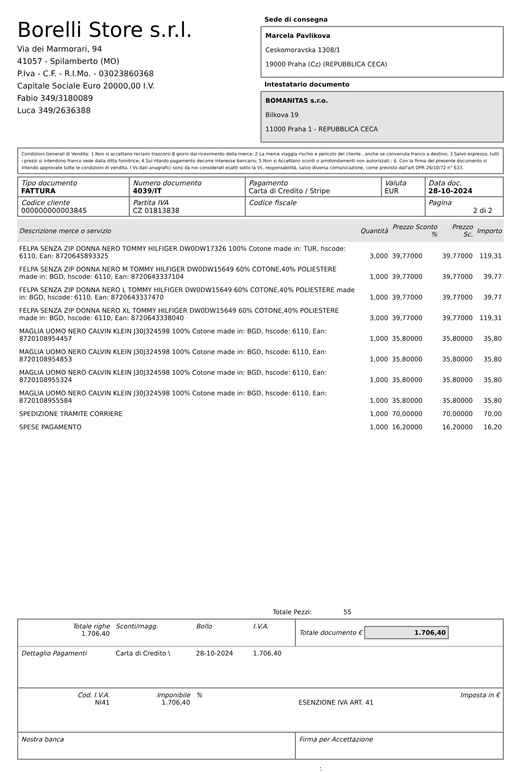Borelli Store s.r.l.
Via dei Marmorari, 94
41057 - Spilamberto (MO)
P.Iva - C.F. - R.I.Mo. - 03023860368
Capitale Sociale Euro 20000,00 I.V.
Fabio 349/3180089
Luca 349/2636388
Sede di consegna
Marcela Pavlikova
Ceskomoravska 1308/1
19000 Praha (Cz) (REPUBBLICA CECA)
Intestatario documento
BOMANITAS s.r.o.
Bilkova 19
11000 Praha 1 - REPUBBLICA CECA
Condizioni Generali di Vendita: 1.Non si accettano reclami trascorsi 8 giorni dal ricevimento della merce; 2.La merce viaggia rischio e pericolo del cliente , anche se convenuta franco a destino; 3.Salvo espresso, tutti i prezzi si intendono franco sede dalla ditta fornitrice; 4.Sul ritardo pagamento decorre interesse bancario; 5.Non si Accettano sconti o arrotondamenti non autorizzati ; 6. Con la firma del presente documento si intendo approvate tutte le condizioni di vendita. I Vs dati anagrafici sono da noi considerati esatti sotto la Vs. responsabilità, salvo diversa comunicazione, come previsto dall'art DPR 26/10/72 n° 633.
| Tipo documento FATTURA | Numero documento 4039/IT | Pagamento Carta di Credito / Stripe | Valuta EUR | Data doc. 28-10-2024 |
| Codice cliente 000000000003845 | Partita IVA CZ 01813838 | Codice fiscale | | Pagina 2 di 2 |
| Descrizione merce o servizio | Quantità | Prezzo Sconto % | Prezzo Sc. | Importo |
| --- | --- | --- | --- | --- |
| FELPA SENZA ZIP DONNA NERO TOMMY HILFIGER DW0DW17326 100% Cotone made in: TUR, hscode: 6110, Ean: 8720645893325 | 3,000 | 39,77000 | 39,77000 | 119,31 |
| FELPA SENZA ZIP DONNA NERO M TOMMY HILFIGER DW0DW15649 60% COTONE,40% POLIESTERE made in: BGD, hscode: 6110, Ean: 8720643337104 | 1,000 | 39,77000 | 39,77000 | 39,77 |
| FELPA SENZA ZIP DONNA NERO L TOMMY HILFIGER DW0DW15649 60% COTONE,40% POLIESTERE made in: BGD, hscode: 6110, Ean: 8720643337470 | 1,000 | 39,77000 | 39,77000 | 39,77 |
| FELPA SENZA ZIP DONNA NERO XL TOMMY HILFIGER DW0DW15649 60% COTONE,40% POLIESTERE made in: BGD, hscode: 6110, Ean: 8720643338040 | 3,000 | 39,77000 | 39,77000 | 119,31 |
| MAGLIA UOMO NERO CALVIN KLEIN J30J324598 100% Cotone made in: BGD, hscode: 6110, Ean: 8720108954457 | 1,000 | 35,80000 | 35,80000 | 35,80 |
| MAGLIA UOMO NERO CALVIN KLEIN J30J324598 100% Cotone made in: BGD, hscode: 6110, Ean: 8720108954853 | 1,000 | 35,80000 | 35,80000 | 35,80 |
| MAGLIA UOMO NERO CALVIN KLEIN J30J324598 100% Cotone made in: BGD, hscode: 6110, Ean: 8720108955324 | 1,000 | 35,80000 | 35,80000 | 35,80 |
| MAGLIA UOMO NERO CALVIN KLEIN J30J324598 100% Cotone made in: BGD, hscode: 6110, Ean: 8720108955584 | 1,000 | 35,80000 | 35,80000 | 35,80 |
| SPEDIZIONE TRAMITE CORRIERE | 1,000 | 70,00000 | 70,00000 | 70,00 |
| SPESE PAGAMENTO | 1,000 | 16,20000 | 16,20000 | 16,20 |
Totale Pezzi: 55
| Totale righe 1.706,40 | Sconti/magg. | Bollo | I.V.A. | Totale documento € 1.706,40 | |
| Dettaglio Pagamenti | Carta di Credito \ | 28-10-2024 | 1.706,40 | | |
| Cod. I.V.A. NI41 | Imponibile 1.706,40 | % | | ESENZIONE IVA ART. 41 | Imposta in € |
| Nostra banca | | | | Firma per Accettazione | |
: